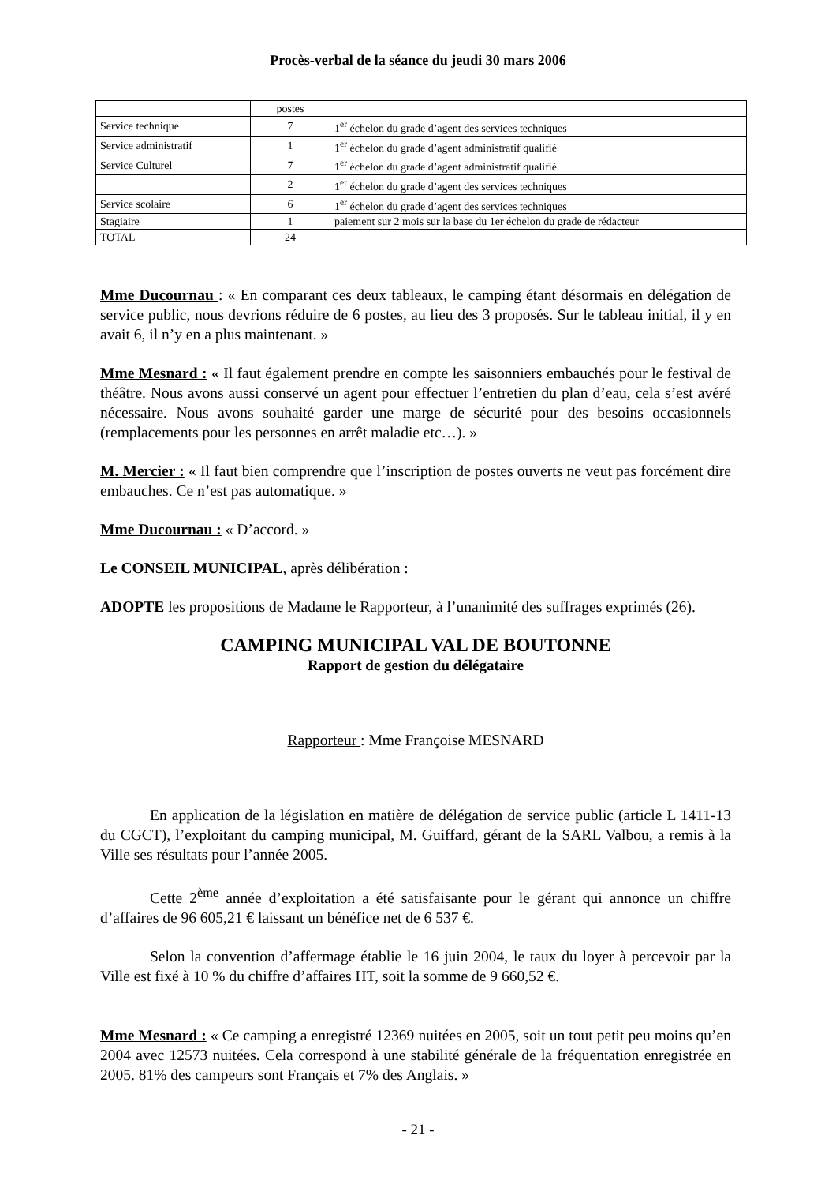Procès-verbal de la séance du jeudi 30 mars 2006
| | postes | |
| Service technique | 7 | 1<sup>er</sup> échelon du grade d’agent des services techniques |
| Service administratif | 1 | 1<sup>er</sup> échelon du grade d’agent administratif qualifié |
| Service Culturel | 7 | 1<sup>er</sup> échelon du grade d’agent administratif qualifié |
| | 2 | 1<sup>er</sup> échelon du grade d’agent des services techniques |
| Service scolaire | 6 | 1<sup>er</sup> échelon du grade d’agent des services techniques |
| Stagiaire | 1 | paiement sur 2 mois sur la base du 1er échelon du grade de rédacteur |
| TOTAL | 24 | |
Mme Ducournau : « En comparant ces deux tableaux, le camping étant désormais en délégation de service public, nous devrions réduire de 6 postes, au lieu des 3 proposés. Sur le tableau initial, il y en avait 6, il n’y en a plus maintenant. »
Mme Mesnard : « Il faut également prendre en compte les saisonniers embauchés pour le festival de théâtre. Nous avons aussi conservé un agent pour effectuer l’entretien du plan d’eau, cela s’est avéré nécessaire. Nous avons souhaité garder une marge de sécurité pour des besoins occasionnels (remplacements pour les personnes en arrêt maladie etc…). »
M. Mercier : « Il faut bien comprendre que l’inscription de postes ouverts ne veut pas forcément dire embauches. Ce n’est pas automatique. »
Mme Ducournau : « D’accord. »
Le CONSEIL MUNICIPAL, après délibération :
ADOPTE les propositions de Madame le Rapporteur, à l’unanimité des suffrages exprimés (26).
CAMPING MUNICIPAL VAL DE BOUTONNE
Rapport de gestion du délégataire
Rapporteur : Mme Françoise MESNARD
En application de la législation en matière de délégation de service public (article L 1411-13 du CGCT), l’exploitant du camping municipal, M. Guiffard, gérant de la SARL Valbou, a remis à la Ville ses résultats pour l’année 2005.
Cette 2<sup>ème</sup> année d’exploitation a été satisfaisante pour le gérant qui annonce un chiffre d’affaires de 96 605,21 € laissant un bénéfice net de 6 537 €.
Selon la convention d’affermage établie le 16 juin 2004, le taux du loyer à percevoir par la Ville est fixé à 10 % du chiffre d’affaires HT, soit la somme de 9 660,52 €.
Mme Mesnard : « Ce camping a enregistré 12369 nuitées en 2005, soit un tout petit peu moins qu’en 2004 avec 12573 nuitées. Cela correspond à une stabilité générale de la fréquentation enregistrée en 2005. 81% des campeurs sont Français et 7% des Anglais. »
- 21 -